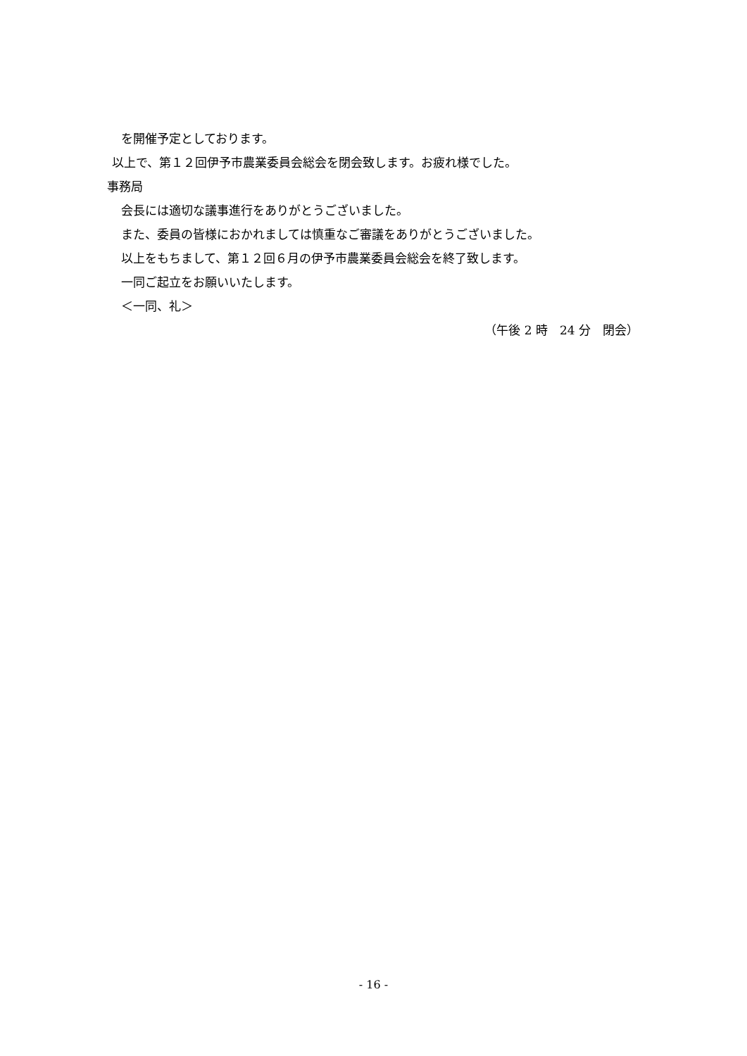を開催予定としております。
以上で、第１２回伊予市農業委員会総会を閉会致します。お疲れ様でした。
事務局
会長には適切な議事進行をありがとうございました。
また、委員の皆様におかれましては慎重なご審議をありがとうございました。
以上をもちまして、第１２回６月の伊予市農業委員会総会を終了致します。
一同ご起立をお願いいたします。
＜一同、礼＞
（午後 2 時　24 分　閉会）
- 16 -